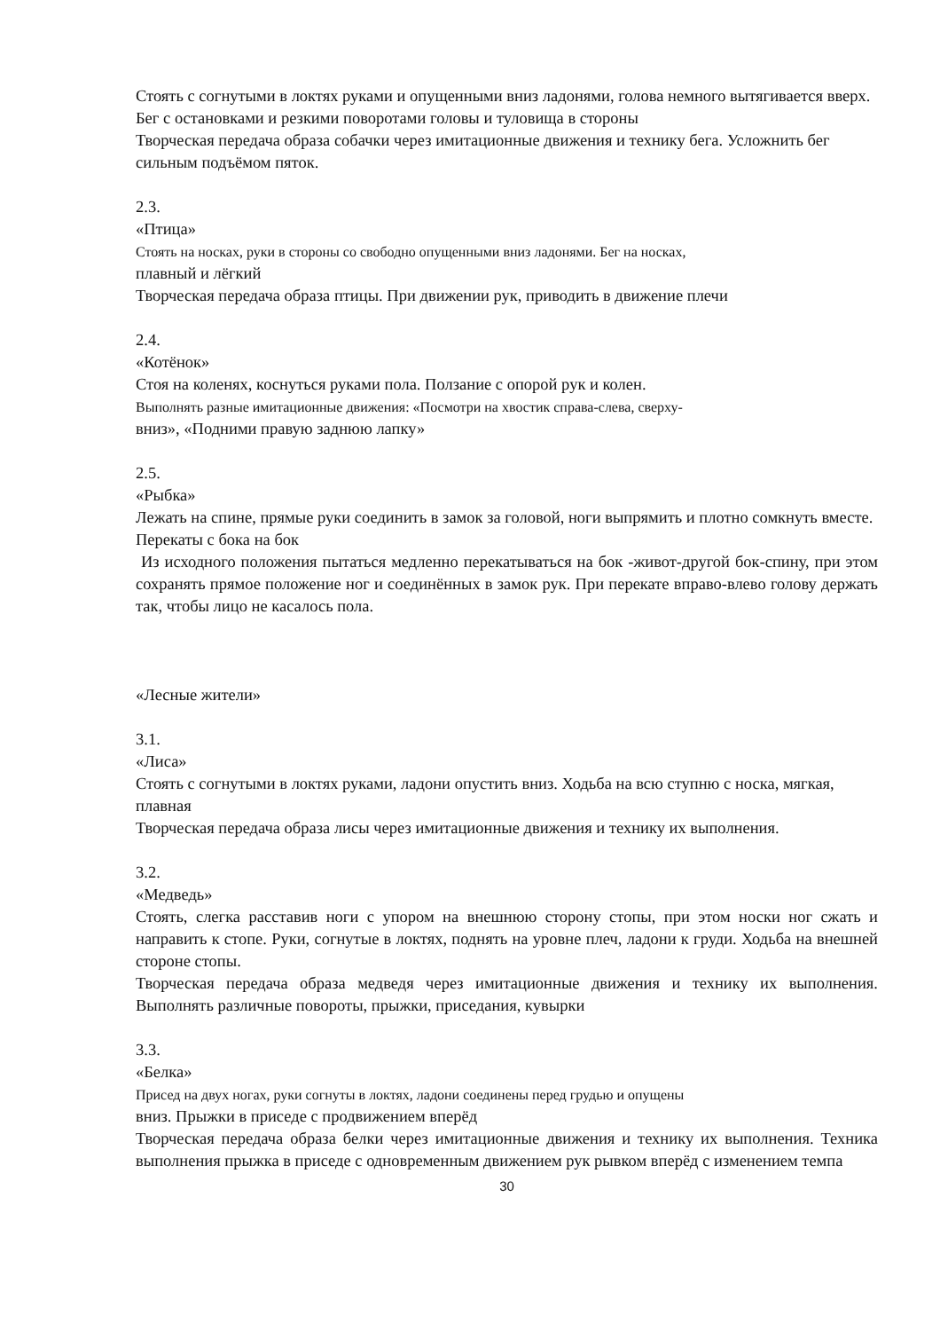Стоять с согнутыми в локтях руками и опущенными вниз ладонями, голова немного вытягивается вверх. Бег с остановками и резкими поворотами головы и туловища в стороны
Творческая передача образа собачки через имитационные движения и технику бега. Усложнить бег сильным подъёмом пяток.
2.3.
«Птица»
Стоять на носках, руки в стороны со свободно опущенными вниз ладонями. Бег на носках,
плавный и лёгкий
Творческая передача образа птицы. При движении рук, приводить в движение плечи
2.4.
«Котёнок»
Стоя на коленях, коснуться руками пола. Ползание с опорой рук и колен.
Выполнять разные имитационные движения: «Посмотри на хвостик справа-слева, сверху-
вниз», «Подними правую заднюю лапку»
2.5.
«Рыбка»
Лежать на спине, прямые руки соединить в замок за головой, ноги выпрямить и плотно сомкнуть вместе. Перекаты с бока на бок
Из исходного положения пытаться медленно перекатываться на бок -живот-другой бок-спину, при этом сохранять прямое положение ног и соединённых в замок рук. При перекате вправо-влево голову держать так, чтобы лицо не касалось пола.
«Лесные жители»
3.1.
«Лиса»
Стоять с согнутыми в локтях руками, ладони опустить вниз. Ходьба на всю ступню с носка, мягкая, плавная
Творческая передача образа лисы через имитационные движения и технику их выполнения.
3.2.
«Медведь»
Стоять, слегка расставив ноги с упором на внешнюю сторону стопы, при этом носки ног сжать и направить к стопе. Руки, согнутые в локтях, поднять на уровне плеч, ладони к груди. Ходьба на внешней стороне стопы.
Творческая передача образа медведя через имитационные движения и технику их выполнения. Выполнять различные повороты, прыжки, приседания, кувырки
3.3.
«Белка»
Присед на двух ногах, руки согнуты в локтях, ладони соединены перед грудью и опущены
вниз. Прыжки в приседе с продвижением вперёд
Творческая передача образа белки через имитационные движения и технику их выполнения. Техника выполнения прыжка в приседе с одновременным движением рук рывком вперёд с изменением темпа
30